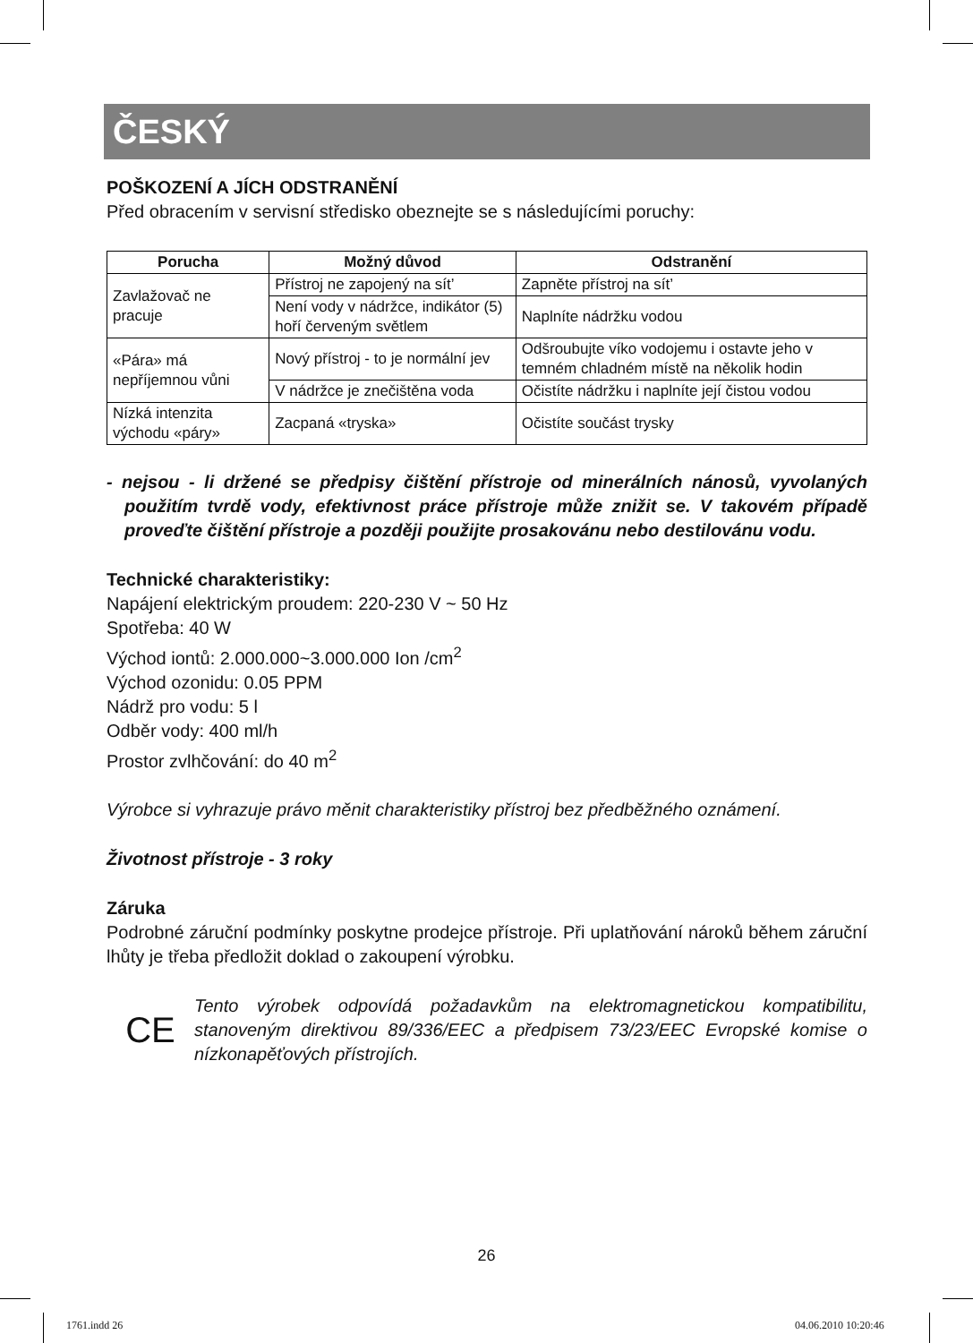ČESKÝ
POŠKOZENÍ A JÍCH ODSTRANĚNÍ
Před obracením v servisní středisko obeznejte se s následujícími poruchy:
| Porucha | Možný důvod | Odstranění |
| --- | --- | --- |
| Zavlažovač ne pracuje | Přístroj ne zapojený na sít’ | Zapněte přístroj na sít’ |
| | Není vody v nádržce, indikátor (5) hoří červeným světlem | Naplníte nádržku vodou |
| «Pára» má nepříjemnou vůni | Nový přístroj - to je normální jev | Odšroubujte víko vodojemu i ostavte jeho v temném chladném místě na několik hodin |
| | V nádržce je znečištěna voda | Očistíte nádržku i naplníte její čistou vodou |
| Nízká intenzita východu «páry» | Zacpaná «tryska» | Očistíte součást trysky |
- nejsou - li držené se předpisy čištění přístroje od minerálních nánosů, vyvolaných použitím tvrdě vody, efektivnost práce přístroje může znižit se. V takovém případě proveďte čištění přístroje a později použijte prosakovánu nebo destilovánu vodu.
Technické charakteristiky:
Napájení elektrickým proudem: 220-230 V ~ 50 Hz
Spotřeba: 40 W
Východ iontů: 2.000.000~3.000.000 Ion /cm<sup>2</sup>
Východ ozonidu: 0.05 PPM
Nádrž pro vodu: 5 l
Odběr vody: 400 ml/h
Prostor zvlhčování: do 40 m<sup>2</sup>
Výrobce si vyhrazuje právo měnit charakteristiky přístroj bez předběžného oznámení.
Životnost přístroje - 3 roky
Záruka
Podrobné záruční podmínky poskytne prodejce přístroje. Při uplatňování nároků během záruční lhůty je třeba předložit doklad o zakoupení výrobku.
CE
Tento výrobek odpovídá požadavkům na elektromagnetickou kompatibilitu, stanoveným direktivou 89/336/EEC a předpisem 73/23/EEC Evropské komise o nízkonapěťových přístrojích.
26
1761.indd 26 04.06.2010 10:20:46